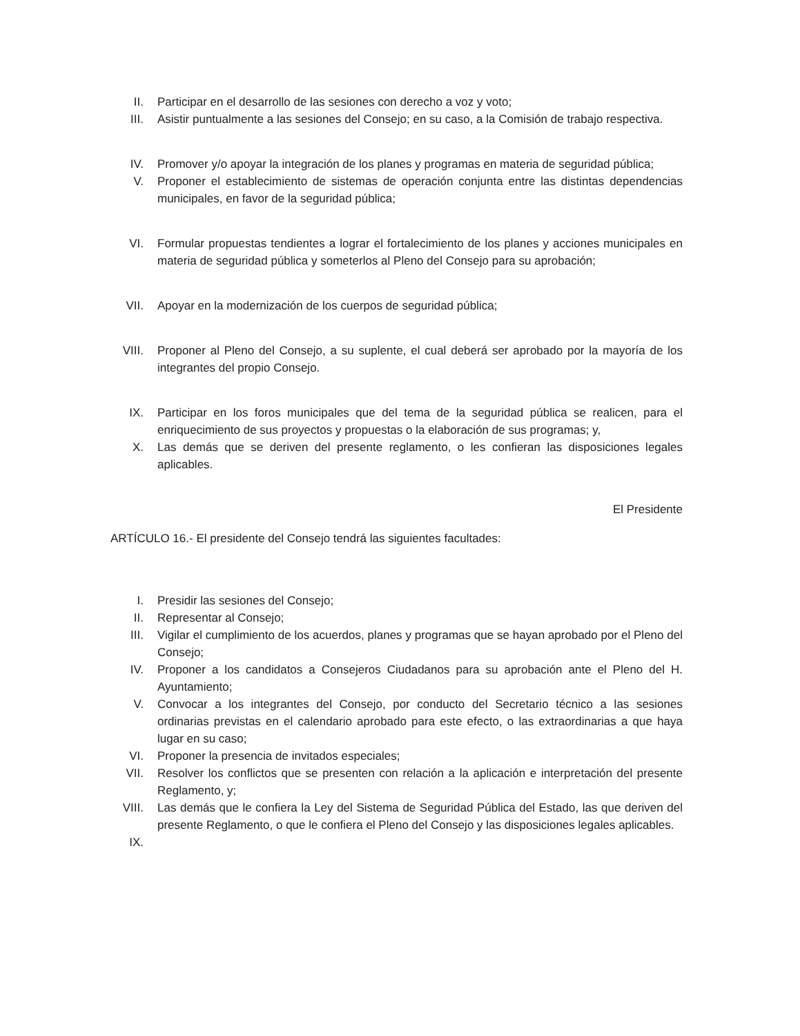II. Participar en el desarrollo de las sesiones con derecho a voz y voto;
III. Asistir puntualmente a las sesiones del Consejo; en su caso, a la Comisión de trabajo respectiva.
IV. Promover y/o apoyar la integración de los planes y programas en materia de seguridad pública;
V. Proponer el establecimiento de sistemas de operación conjunta entre las distintas dependencias municipales, en favor de la seguridad pública;
VI. Formular propuestas tendientes a lograr el fortalecimiento de los planes y acciones municipales en materia de seguridad pública y someterlos al Pleno del Consejo para su aprobación;
VII. Apoyar en la modernización de los cuerpos de seguridad pública;
VIII. Proponer al Pleno del Consejo, a su suplente, el cual deberá ser aprobado por la mayoría de los integrantes del propio Consejo.
IX. Participar en los foros municipales que del tema de la seguridad pública se realicen, para el enriquecimiento de sus proyectos y propuestas o la elaboración de sus programas; y,
X. Las demás que se deriven del presente reglamento, o les confieran las disposiciones legales aplicables.
El Presidente
ARTÍCULO 16.- El presidente del Consejo tendrá las siguientes facultades:
I. Presidir las sesiones del Consejo;
II. Representar al Consejo;
III. Vigilar el cumplimiento de los acuerdos, planes y programas que se hayan aprobado por el Pleno del Consejo;
IV. Proponer a los candidatos a Consejeros Ciudadanos para su aprobación ante el Pleno del H. Ayuntamiento;
V. Convocar a los integrantes del Consejo, por conducto del Secretario técnico a las sesiones ordinarias previstas en el calendario aprobado para este efecto, o las extraordinarias a que haya lugar en su caso;
VI. Proponer la presencia de invitados especiales;
VII. Resolver los conflictos que se presenten con relación a la aplicación e interpretación del presente Reglamento, y;
VIII. Las demás que le confiera la Ley del Sistema de Seguridad Pública del Estado, las que deriven del presente Reglamento, o que le confiera el Pleno del Consejo y las disposiciones legales aplicables.
IX.